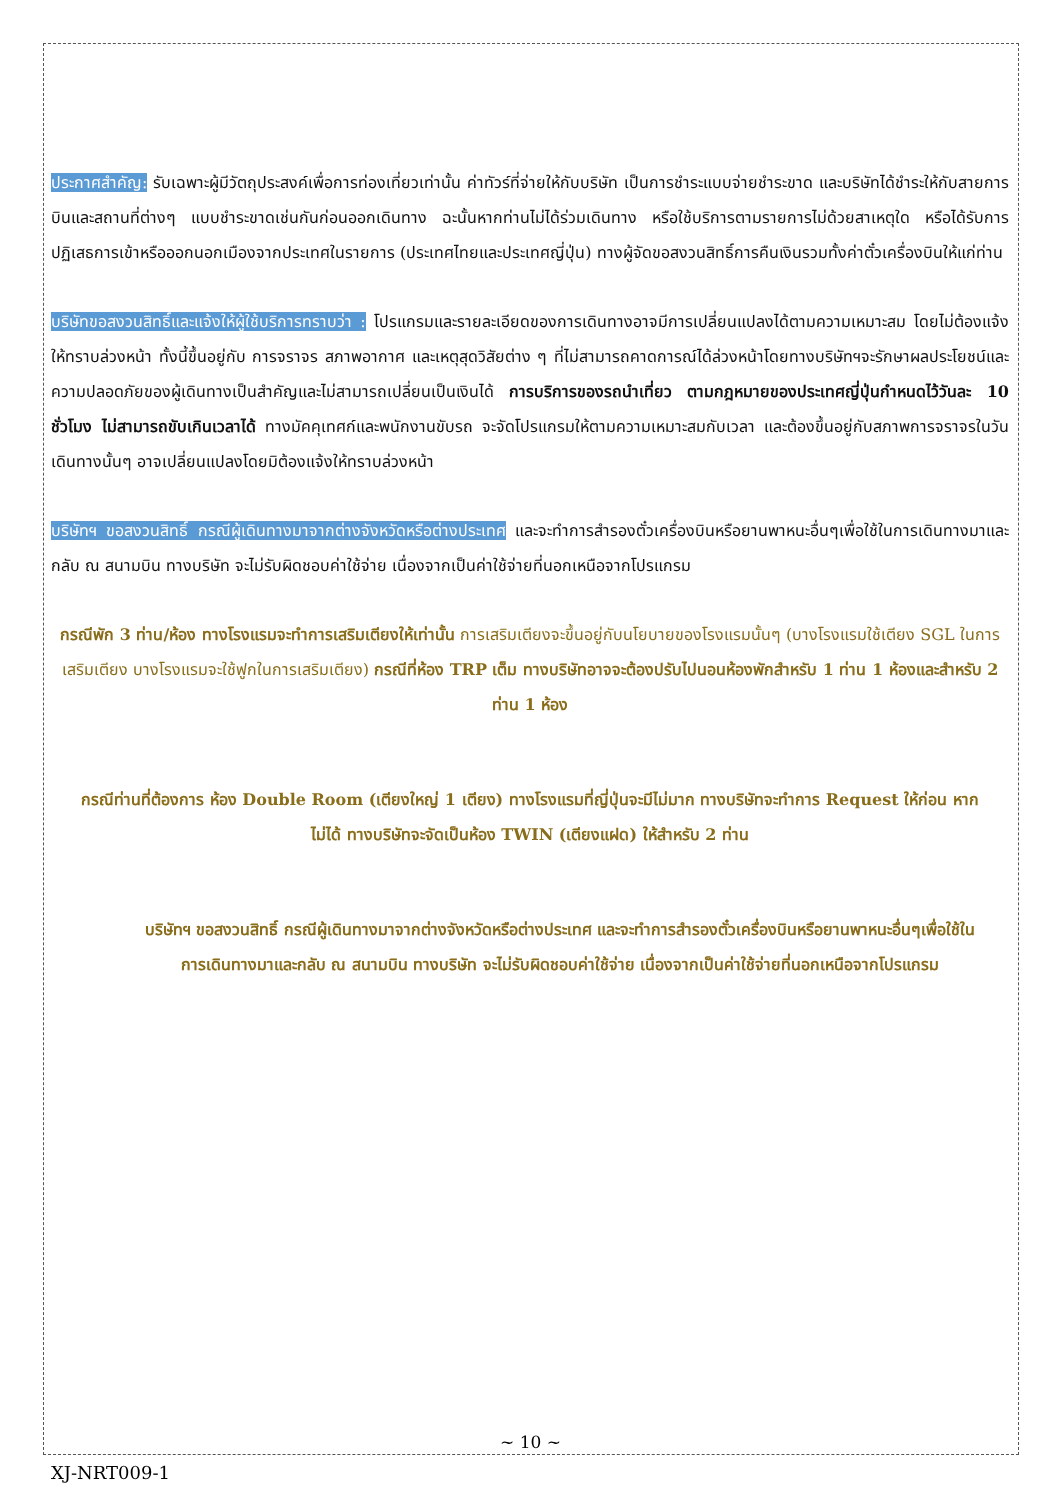ประกาศสำคัญ: รับเฉพาะผู้มีวัตถุประสงค์เพื่อการท่องเที่ยวเท่านั้น ค่าทัวร์ที่จ่ายให้กับบริษัท เป็นการชำระแบบจ่ายชำระขาด และบริษัทได้ชำระให้กับสายการบินและสถานที่ต่างๆ แบบชำระขาดเช่นกันก่อนออกเดินทาง ฉะนั้นหากท่านไม่ได้ร่วมเดินทาง หรือใช้บริการตามรายการไม่ด้วยสาเหตุใด หรือได้รับการปฏิเสธการเข้าหรือออกนอกเมืองจากประเทศในรายการ (ประเทศไทยและประเทศญี่ปุ่น) ทางผู้จัดขอสงวนสิทธิ์การคืนเงินรวมทั้งค่าตั๋วเครื่องบินให้แก่ท่าน
บริษัทขอสงวนสิทธิ์และแจ้งให้ผู้ใช้บริการทราบว่า : โปรแกรมและรายละเอียดของการเดินทางอาจมีการเปลี่ยนแปลงได้ตามความเหมาะสม โดยไม่ต้องแจ้งให้ทราบล่วงหน้า ทั้งนี้ขึ้นอยู่กับ การจราจร สภาพอากาศ และเหตุสุดวิสัยต่าง ๆ ที่ไม่สามารถคาดการณ์ได้ล่วงหน้าโดยทางบริษัทฯจะรักษาผลประโยชน์และความปลอดภัยของผู้เดินทางเป็นสำคัญและไม่สามารถเปลี่ยนเป็นเงินได้ การบริการของรถนำเที่ยว ตามกฎหมายของประเทศญี่ปุ่นกำหนดไว้วันละ 10 ชั่วโมง ไม่สามารถขับเกินเวลาได้ ทางมัคคุเทศก์และพนักงานขับรถ จะจัดโปรแกรมให้ตามความเหมาะสมกับเวลา และต้องขึ้นอยู่กับสภาพการจราจรในวันเดินทางนั้นๆ อาจเปลี่ยนแปลงโดยมิต้องแจ้งให้ทราบล่วงหน้า
บริษัทฯ ขอสงวนสิทธิ์ กรณีผู้เดินทางมาจากต่างจังหวัดหรือต่างประเทศ และจะทำการสำรองตั๋วเครื่องบินหรือยานพาหนะอื่นๆเพื่อใช้ในการเดินทางมาและกลับ ณ สนามบิน ทางบริษัท จะไม่รับผิดชอบค่าใช้จ่าย เนื่องจากเป็นค่าใช้จ่ายที่นอกเหนือจากโปรแกรม
กรณีพัก 3 ท่าน/ห้อง ทางโรงแรมจะทำการเสริมเตียงให้เท่านั้น การเสริมเตียงจะขึ้นอยู่กับนโยบายของโรงแรมนั้นๆ (บางโรงแรมใช้เตียง SGL ในการเสริมเตียง บางโรงแรมจะใช้ฟูกในการเสริมเตียง) กรณีที่ห้อง TRP เต็ม ทางบริษัทอาจจะต้องปรับไปนอนห้องพักสำหรับ 1 ท่าน 1 ห้องและสำหรับ 2 ท่าน 1 ห้อง
กรณีท่านที่ต้องการ ห้อง Double Room (เตียงใหญ่ 1 เตียง) ทางโรงแรมที่ญี่ปุ่นจะมีไม่มาก ทางบริษัทจะทำการ Request ให้ก่อน หากไม่ได้ ทางบริษัทจะจัดเป็นห้อง TWIN (เตียงแฝด) ให้สำหรับ 2 ท่าน
บริษัทฯ ขอสงวนสิทธิ์ กรณีผู้เดินทางมาจากต่างจังหวัดหรือต่างประเทศ และจะทำการสำรองตั๋วเครื่องบินหรือยานพาหนะอื่นๆเพื่อใช้ในการเดินทางมาและกลับ ณ สนามบิน ทางบริษัท จะไม่รับผิดชอบค่าใช้จ่าย เนื่องจากเป็นค่าใช้จ่ายที่นอกเหนือจากโปรแกรม
~ 10 ~
XJ-NRT009-1